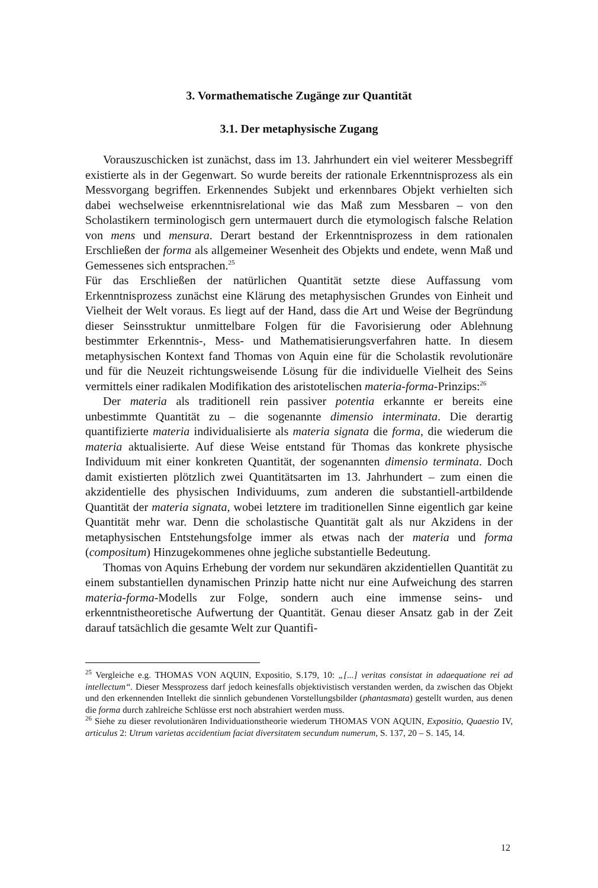3. Vormathematische Zugänge zur Quantität
3.1. Der metaphysische Zugang
Vorauszuschicken ist zunächst, dass im 13. Jahrhundert ein viel weiterer Messbegriff existierte als in der Gegenwart. So wurde bereits der rationale Erkenntnisprozess als ein Messvorgang begriffen. Erkennendes Subjekt und erkennbares Objekt verhielten sich dabei wechselweise erkenntnisrelational wie das Maß zum Messbaren – von den Scholastikern terminologisch gern untermauert durch die etymologisch falsche Relation von mens und mensura. Derart bestand der Erkenntnisprozess in dem rationalen Erschließen der forma als allgemeiner Wesenheit des Objekts und endete, wenn Maß und Gemessenes sich entsprachen.<sup>25</sup>
Für das Erschließen der natürlichen Quantität setzte diese Auffassung vom Erkenntnisprozess zunächst eine Klärung des metaphysischen Grundes von Einheit und Vielheit der Welt voraus. Es liegt auf der Hand, dass die Art und Weise der Begründung dieser Seinsstruktur unmittelbare Folgen für die Favorisierung oder Ablehnung bestimmter Erkenntnis-, Mess- und Mathematisierungsverfahren hatte. In diesem metaphysischen Kontext fand Thomas von Aquin eine für die Scholastik revolutionäre und für die Neuzeit richtungsweisende Lösung für die individuelle Vielheit des Seins vermittels einer radikalen Modifikation des aristotelischen materia-forma-Prinzips:<sup>26</sup>
Der materia als traditionell rein passiver potentia erkannte er bereits eine unbestimmte Quantität zu – die sogenannte dimensio interminata. Die derartig quantifizierte materia individualisierte als materia signata die forma, die wiederum die materia aktualisierte. Auf diese Weise entstand für Thomas das konkrete physische Individuum mit einer konkreten Quantität, der sogenannten dimensio terminata. Doch damit existierten plötzlich zwei Quantitätsarten im 13. Jahrhundert – zum einen die akzidentielle des physischen Individuums, zum anderen die substantiell-artbildende Quantität der materia signata, wobei letztere im traditionellen Sinne eigentlich gar keine Quantität mehr war. Denn die scholastische Quantität galt als nur Akzidens in der metaphysischen Entstehungsfolge immer als etwas nach der materia und forma (compositum) Hinzugekommenes ohne jegliche substantielle Bedeutung.
Thomas von Aquins Erhebung der vordem nur sekundären akzidentiellen Quantität zu einem substantiellen dynamischen Prinzip hatte nicht nur eine Aufweichung des starren materia-forma-Modells zur Folge, sondern auch eine immense seins- und erkenntnistheoretische Aufwertung der Quantität. Genau dieser Ansatz gab in der Zeit darauf tatsächlich die gesamte Welt zur Quantifi-
<sup>25</sup> Vergleiche e.g. THOMAS VON AQUIN, Expositio, S.179, 10: „[...] veritas consistat in adaequatione rei ad intellectum“. Dieser Messprozess darf jedoch keinesfalls objektivistisch verstanden werden, da zwischen das Objekt und den erkennenden Intellekt die sinnlich gebundenen Vorstellungsbilder (phantasmata) gestellt wurden, aus denen die forma durch zahlreiche Schlüsse erst noch abstrahiert werden muss.
<sup>26</sup> Siehe zu dieser revolutionären Individuationstheorie wiederum THOMAS VON AQUIN, Expositio, Quaestio IV, articulus 2: Utrum varietas accidentium faciat diversitatem secundum numerum, S. 137, 20 – S. 145, 14.
12